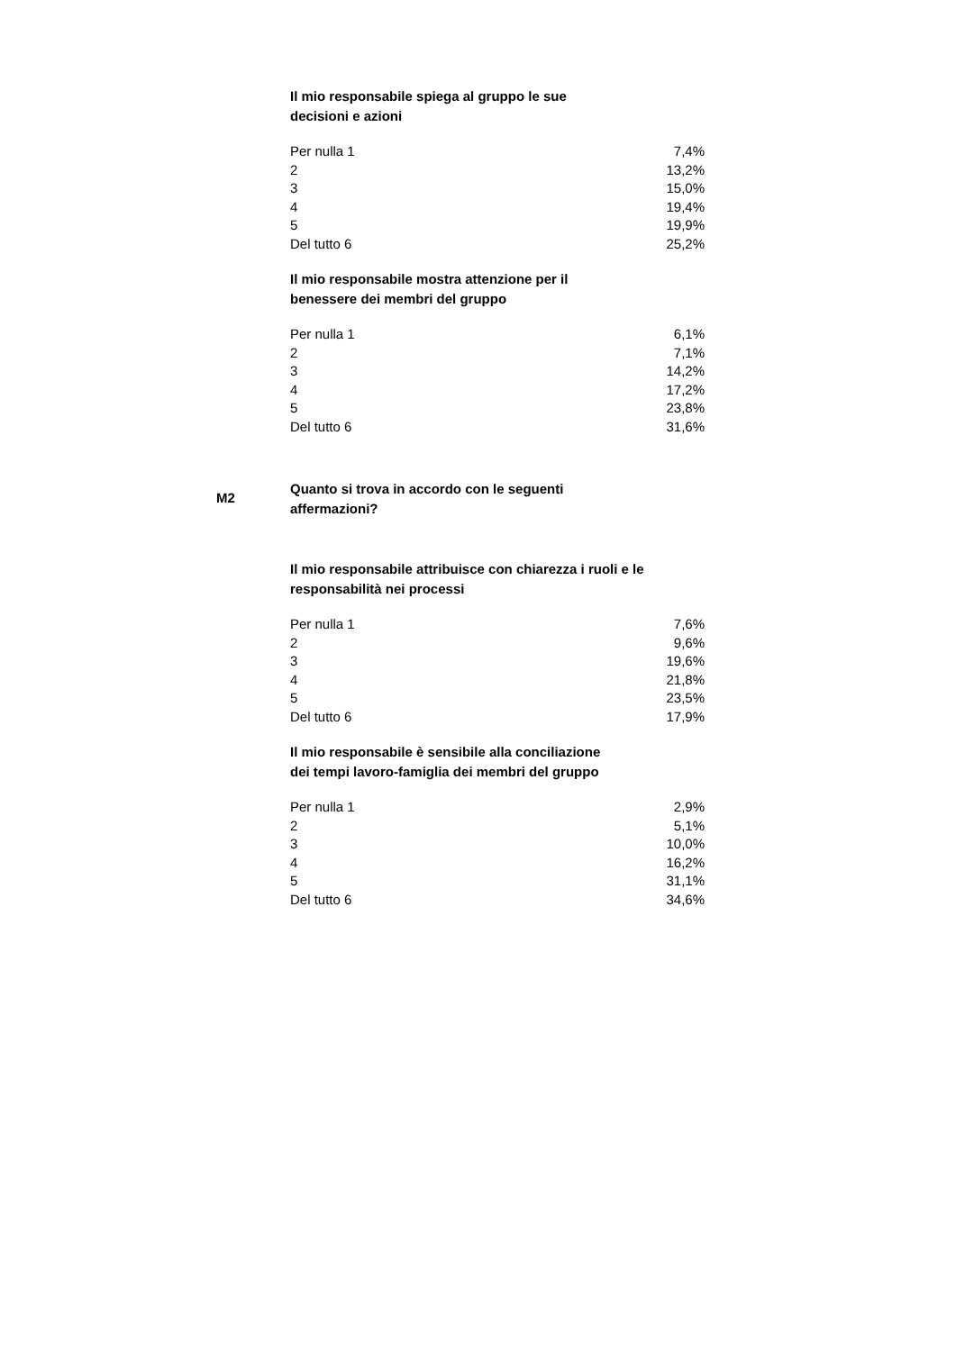Il mio responsabile spiega al gruppo le sue decisioni e azioni
| Per nulla 1 | 7,4% |
| 2 | 13,2% |
| 3 | 15,0% |
| 4 | 19,4% |
| 5 | 19,9% |
| Del tutto 6 | 25,2% |
Il mio responsabile mostra attenzione per il benessere dei membri del gruppo
| Per nulla 1 | 6,1% |
| 2 | 7,1% |
| 3 | 14,2% |
| 4 | 17,2% |
| 5 | 23,8% |
| Del tutto 6 | 31,6% |
M2
Quanto si trova in accordo con le seguenti affermazioni?
Il mio responsabile attribuisce con chiarezza i ruoli e le responsabilità nei processi
| Per nulla 1 | 7,6% |
| 2 | 9,6% |
| 3 | 19,6% |
| 4 | 21,8% |
| 5 | 23,5% |
| Del tutto 6 | 17,9% |
Il mio responsabile è sensibile alla conciliazione dei tempi lavoro-famiglia dei membri del gruppo
| Per nulla 1 | 2,9% |
| 2 | 5,1% |
| 3 | 10,0% |
| 4 | 16,2% |
| 5 | 31,1% |
| Del tutto 6 | 34,6% |